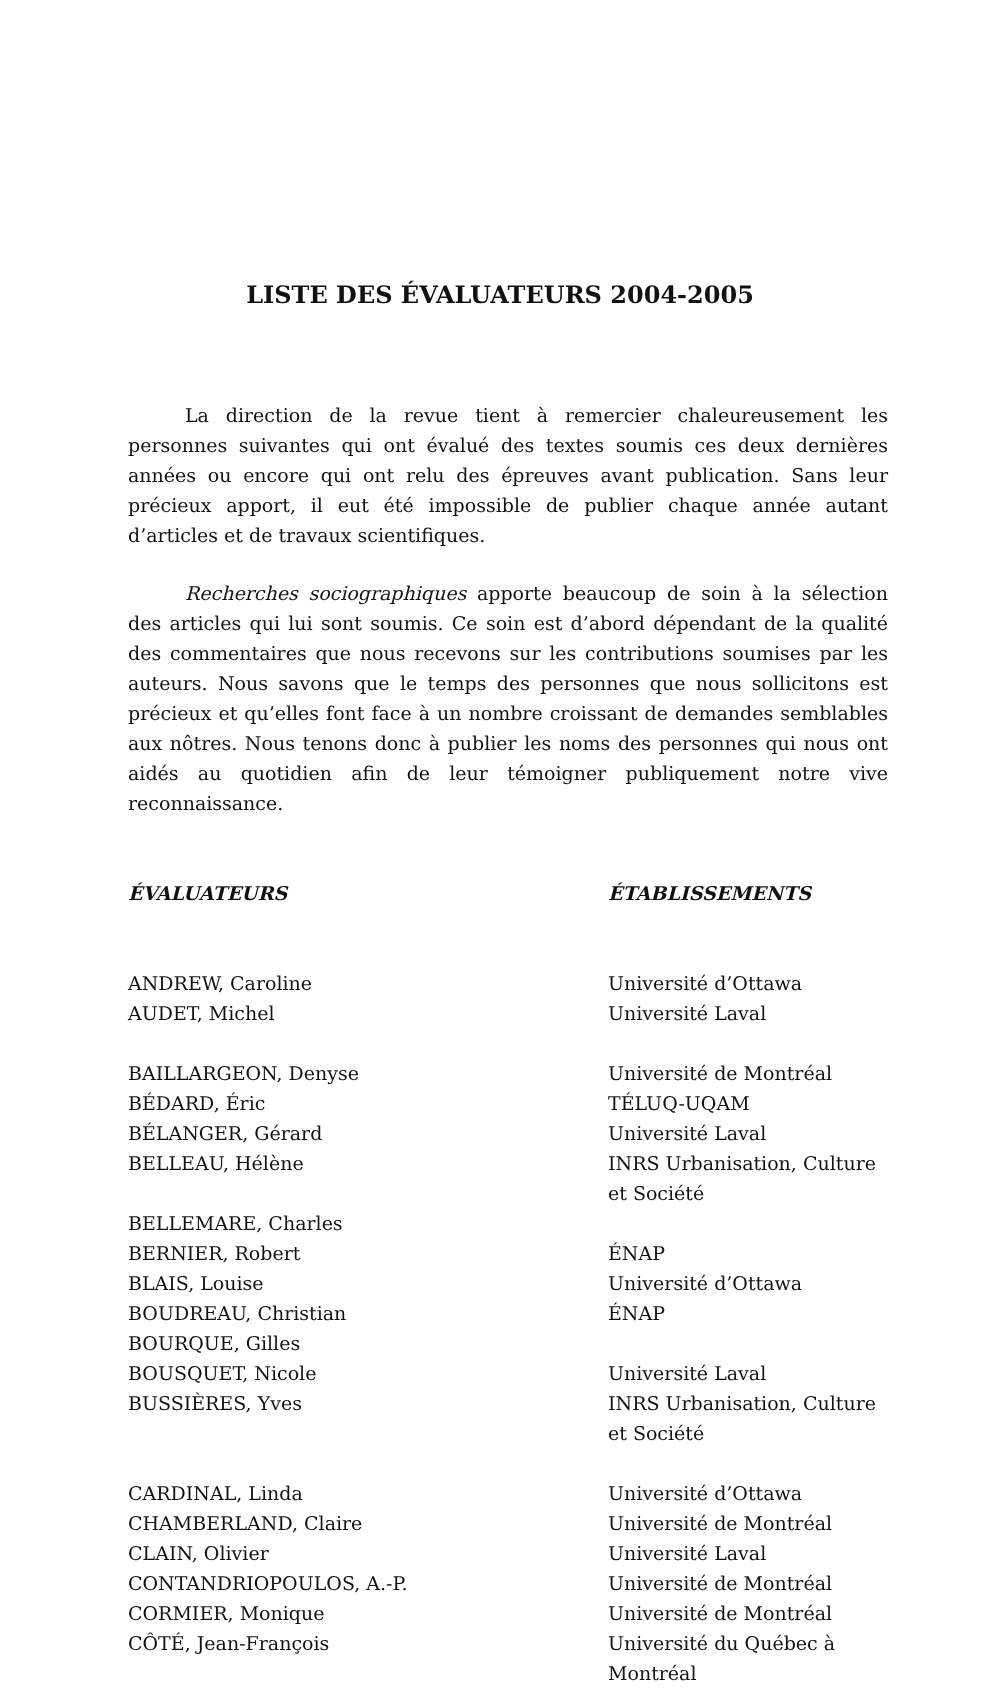LISTE DES ÉVALUATEURS 2004-2005
La direction de la revue tient à remercier chaleureusement les personnes suivantes qui ont évalué des textes soumis ces deux dernières années ou encore qui ont relu des épreuves avant publication. Sans leur précieux apport, il eut été impossible de publier chaque année autant d’articles et de travaux scientifiques.
Recherches sociographiques apporte beaucoup de soin à la sélection des articles qui lui sont soumis. Ce soin est d’abord dépendant de la qualité des commentaires que nous recevons sur les contributions soumises par les auteurs. Nous savons que le temps des personnes que nous sollicitons est précieux et qu’elles font face à un nombre croissant de demandes semblables aux nôtres. Nous tenons donc à publier les noms des personnes qui nous ont aidés au quotidien afin de leur témoigner publiquement notre vive reconnaissance.
| ÉVALUATEURS | ÉTABLISSEMENTS |
| --- | --- |
| ANDREW, Caroline | Université d’Ottawa |
| AUDET, Michel | Université Laval |
| BAILLARGEON, Denyse | Université de Montréal |
| BÉDARD, Éric | TÉLUQ-UQAM |
| BÉLANGER, Gérard | Université Laval |
| BELLEAU, Hélène | INRS Urbanisation, Culture et Société |
| BELLEMARE, Charles | |
| BERNIER, Robert | ÉNAP |
| BLAIS, Louise | Université d’Ottawa |
| BOUDREAU, Christian | ÉNAP |
| BOURQUE, Gilles | |
| BOUSQUET, Nicole | Université Laval |
| BUSSIÈRES, Yves | INRS Urbanisation, Culture et Société |
| CARDINAL, Linda | Université d’Ottawa |
| CHAMBERLAND, Claire | Université de Montréal |
| CLAIN, Olivier | Université Laval |
| CONTANDRIOPOULOS, A.-P. | Université de Montréal |
| CORMIER, Monique | Université de Montréal |
| CÔTÉ, Jean-François | Université du Québec à Montréal |